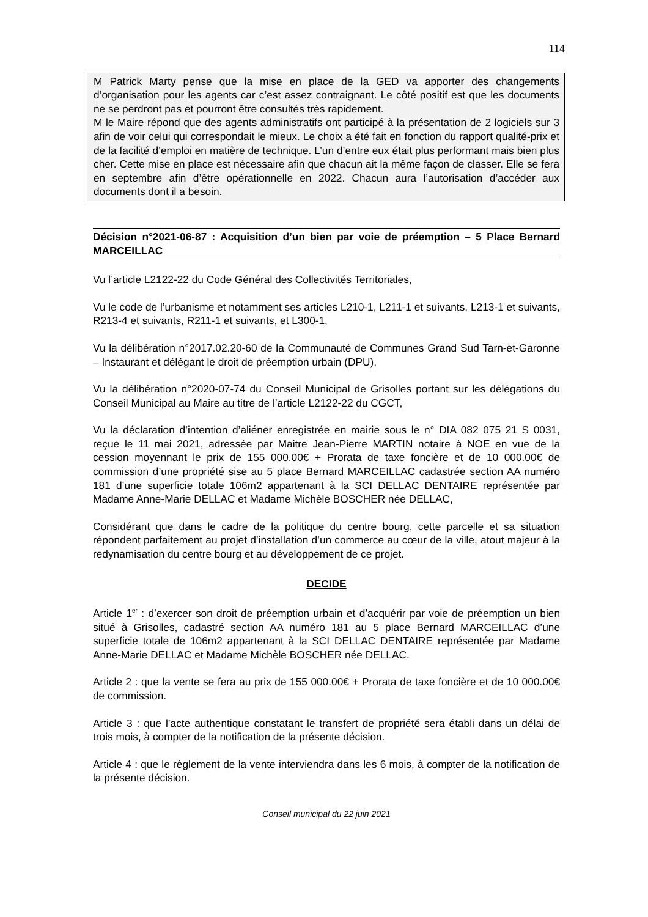114
M Patrick Marty pense que la mise en place de la GED va apporter des changements d’organisation pour les agents car c’est assez contraignant. Le côté positif est que les documents ne se perdront pas et pourront être consultés très rapidement.
M le Maire répond que des agents administratifs ont participé à la présentation de 2 logiciels sur 3 afin de voir celui qui correspondait le mieux. Le choix a été fait en fonction du rapport qualité-prix et de la facilité d’emploi en matière de technique. L’un d’entre eux était plus performant mais bien plus cher. Cette mise en place est nécessaire afin que chacun ait la même façon de classer. Elle se fera en septembre afin d’être opérationnelle en 2022. Chacun aura l’autorisation d’accéder aux documents dont il a besoin.
Décision n°2021-06-87 : Acquisition d’un bien par voie de préemption – 5 Place Bernard MARCEILLAC
Vu l’article L2122-22 du Code Général des Collectivités Territoriales,
Vu le code de l’urbanisme et notamment ses articles L210-1, L211-1 et suivants, L213-1 et suivants, R213-4 et suivants, R211-1 et suivants, et L300-1,
Vu la délibération n°2017.02.20-60 de la Communauté de Communes Grand Sud Tarn-et-Garonne – Instaurant et délégant le droit de préemption urbain (DPU),
Vu la délibération n°2020-07-74 du Conseil Municipal de Grisolles portant sur les délégations du Conseil Municipal au Maire au titre de l’article L2122-22 du CGCT,
Vu la déclaration d’intention d’aliéner enregistrée en mairie sous le n° DIA 082 075 21 S 0031, reçue le 11 mai 2021, adressée par Maitre Jean-Pierre MARTIN notaire à NOE en vue de la cession moyennant le prix de 155 000.00€ + Prorata de taxe foncière et de 10 000.00€ de commission d’une propriété sise au 5 place Bernard MARCEILLAC cadastrée section AA numéro 181 d’une superficie totale 106m2 appartenant à la SCI DELLAC DENTAIRE représentée par Madame Anne-Marie DELLAC et Madame Michèle BOSCHER née DELLAC,
Considérant que dans le cadre de la politique du centre bourg, cette parcelle et sa situation répondent parfaitement au projet d’installation d’un commerce au cœur de la ville, atout majeur à la redynamisation du centre bourg et au développement de ce projet.
DECIDE
Article 1<sup>er</sup> : d’exercer son droit de préemption urbain et d’acquérir par voie de préemption un bien situé à Grisolles, cadastré section AA numéro 181 au 5 place Bernard MARCEILLAC d’une superficie totale de 106m2 appartenant à la SCI DELLAC DENTAIRE représentée par Madame Anne-Marie DELLAC et Madame Michèle BOSCHER née DELLAC.
Article 2 : que la vente se fera au prix de 155 000.00€ + Prorata de taxe foncière et de 10 000.00€ de commission.
Article 3 : que l’acte authentique constatant le transfert de propriété sera établi dans un délai de trois mois, à compter de la notification de la présente décision.
Article 4 : que le règlement de la vente interviendra dans les 6 mois, à compter de la notification de la présente décision.
Conseil municipal du 22 juin 2021